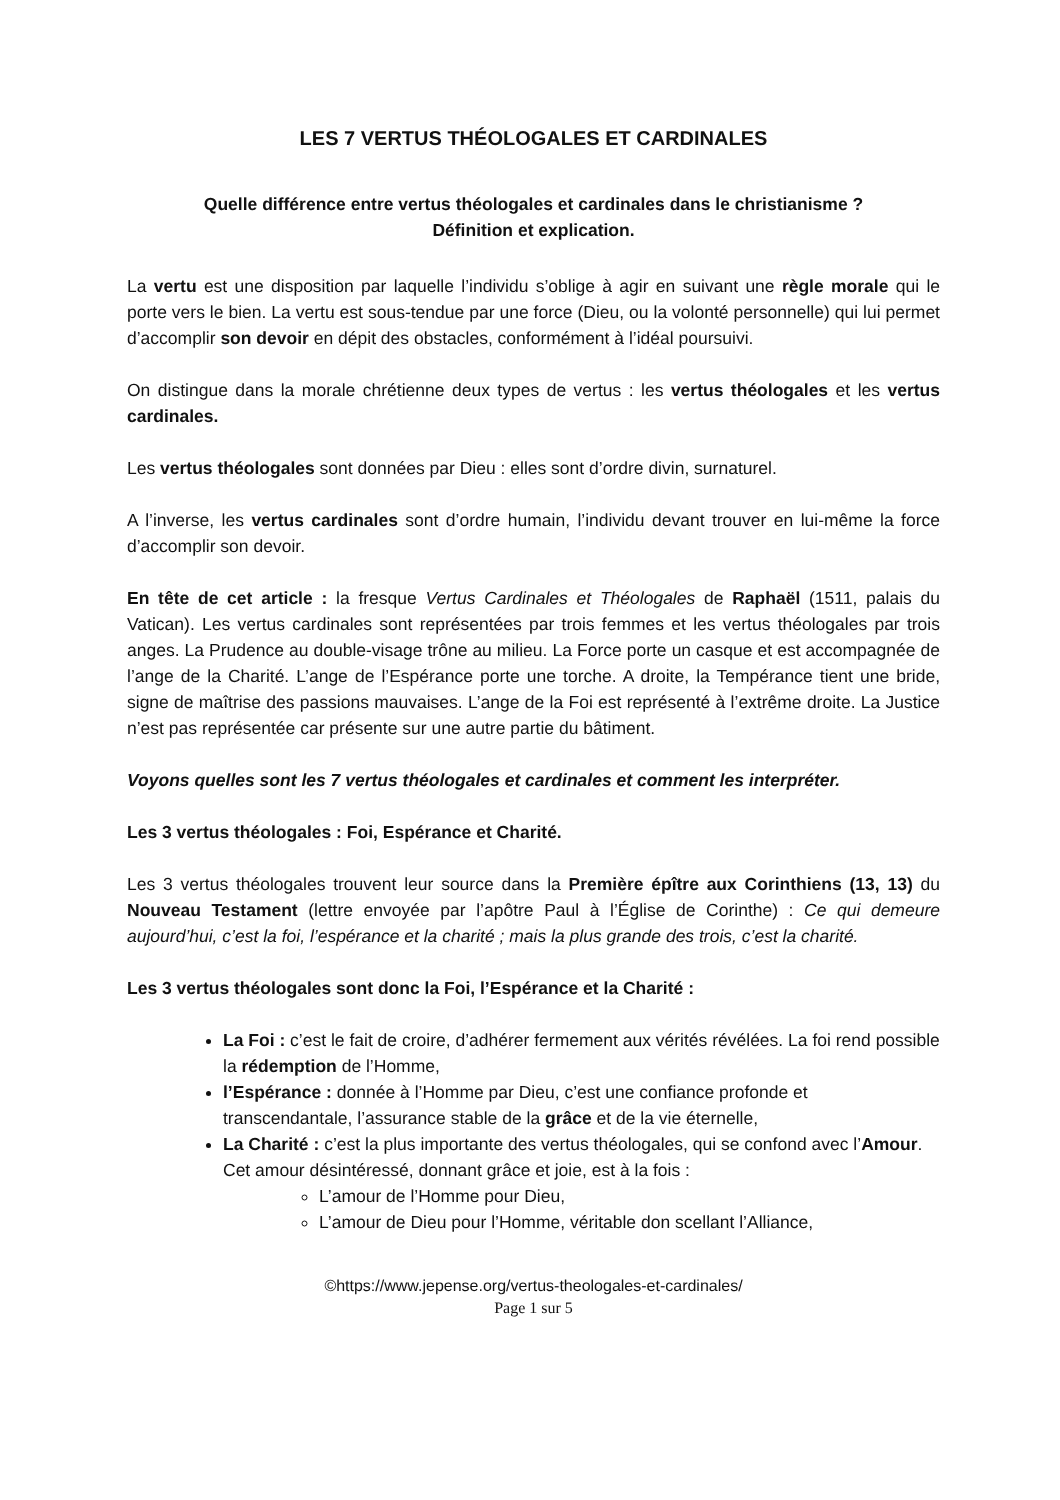LES 7 VERTUS THÉOLOGALES ET CARDINALES
Quelle différence entre vertus théologales et cardinales dans le christianisme ?
Définition et explication.
La vertu est une disposition par laquelle l’individu s’oblige à agir en suivant une règle morale qui le porte vers le bien. La vertu est sous-tendue par une force (Dieu, ou la volonté personnelle) qui lui permet d’accomplir son devoir en dépit des obstacles, conformément à l’idéal poursuivi.
On distingue dans la morale chrétienne deux types de vertus : les vertus théologales et les vertus cardinales.
Les vertus théologales sont données par Dieu : elles sont d’ordre divin, surnaturel.
A l’inverse, les vertus cardinales sont d’ordre humain, l’individu devant trouver en lui-même la force d’accomplir son devoir.
En tête de cet article : la fresque Vertus Cardinales et Théologales de Raphaël (1511, palais du Vatican). Les vertus cardinales sont représentées par trois femmes et les vertus théologales par trois anges. La Prudence au double-visage trône au milieu. La Force porte un casque et est accompagnée de l’ange de la Charité. L’ange de l’Espérance porte une torche. A droite, la Tempérance tient une bride, signe de maîtrise des passions mauvaises. L’ange de la Foi est représenté à l’extrême droite. La Justice n’est pas représentée car présente sur une autre partie du bâtiment.
Voyons quelles sont les 7 vertus théologales et cardinales et comment les interpréter.
Les 3 vertus théologales : Foi, Espérance et Charité.
Les 3 vertus théologales trouvent leur source dans la Première épître aux Corinthiens (13, 13) du Nouveau Testament (lettre envoyée par l’apôtre Paul à l’Église de Corinthe) : Ce qui demeure aujourd’hui, c’est la foi, l’espérance et la charité ; mais la plus grande des trois, c’est la charité.
Les 3 vertus théologales sont donc la Foi, l’Espérance et la Charité :
La Foi : c’est le fait de croire, d’adhérer fermement aux vérités révélées. La foi rend possible la rédemption de l’Homme,
l’Espérance : donnée à l’Homme par Dieu, c’est une confiance profonde et transcendantale, l’assurance stable de la grâce et de la vie éternelle,
La Charité : c’est la plus importante des vertus théologales, qui se confond avec l’Amour. Cet amour désintéressé, donnant grâce et joie, est à la fois :
L’amour de l’Homme pour Dieu,
L’amour de Dieu pour l’Homme, véritable don scellant l’Alliance,
©https://www.jepense.org/vertus-theologales-et-cardinales/
Page 1 sur 5